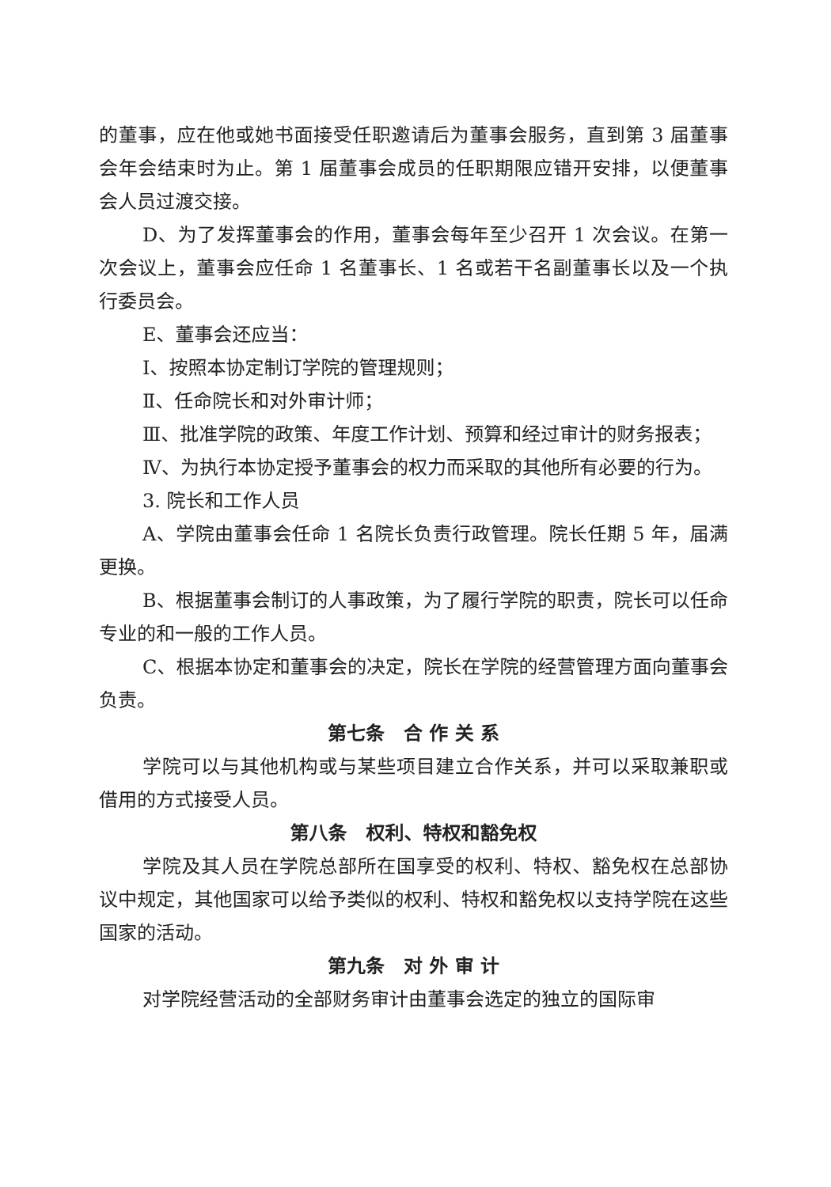的董事，应在他或她书面接受任职邀请后为董事会服务，直到第 3 届董事会年会结束时为止。第 1 届董事会成员的任职期限应错开安排，以便董事会人员过渡交接。
D、为了发挥董事会的作用，董事会每年至少召开 1 次会议。在第一次会议上，董事会应任命 1 名董事长、1 名或若干名副董事长以及一个执行委员会。
E、董事会还应当：
Ⅰ、按照本协定制订学院的管理规则；
Ⅱ、任命院长和对外审计师；
Ⅲ、批准学院的政策、年度工作计划、预算和经过审计的财务报表；
Ⅳ、为执行本协定授予董事会的权力而采取的其他所有必要的行为。
3. 院长和工作人员
A、学院由董事会任命 1 名院长负责行政管理。院长任期 5 年，届满更换。
B、根据董事会制订的人事政策，为了履行学院的职责，院长可以任命专业的和一般的工作人员。
C、根据本协定和董事会的决定，院长在学院的经营管理方面向董事会负责。
第七条　合 作 关 系
学院可以与其他机构或与某些项目建立合作关系，并可以采取兼职或借用的方式接受人员。
第八条　权利、特权和豁免权
学院及其人员在学院总部所在国享受的权利、特权、豁免权在总部协议中规定，其他国家可以给予类似的权利、特权和豁免权以支持学院在这些国家的活动。
第九条　对 外 审 计
对学院经营活动的全部财务审计由董事会选定的独立的国际审